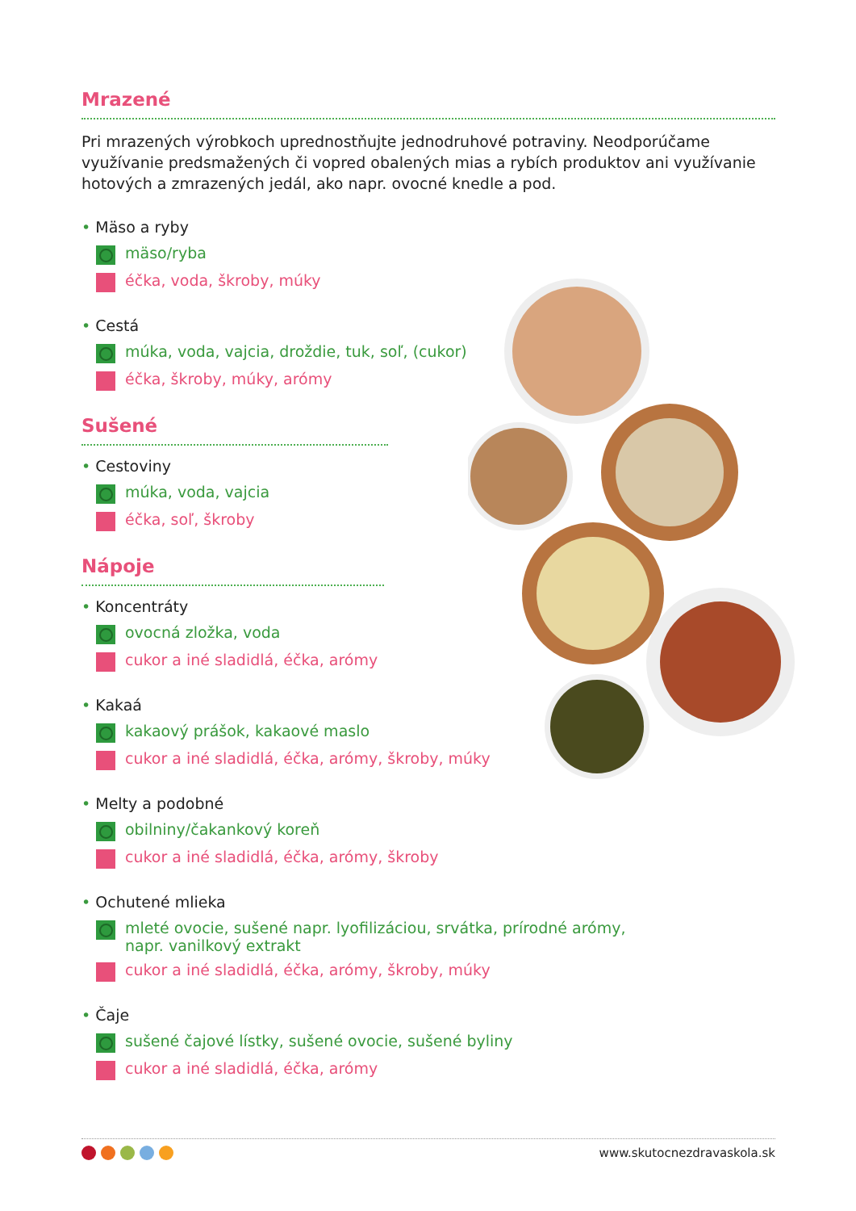Mrazené
Pri mrazených výrobkoch uprednostňujte jednodruhové potraviny. Neodporúčame využívanie predsmažených či vopred obalených mias a rybích produktov ani využívanie hotových a zmrazených jedál, ako napr. ovocné knedle a pod.
• Mäso a ryby
mäso/ryba
éčka, voda, škroby, múky
• Cestá
múka, voda, vajcia, droždie, tuk, soľ, (cukor)
éčka, škroby, múky, arómy
Sušené
• Cestoviny
múka, voda, vajcia
éčka, soľ, škroby
Nápoje
• Koncentráty
ovocná zložka, voda
cukor a iné sladidlá, éčka, arómy
• Kakaá
kakaový prášok, kakaové maslo
cukor a iné sladidlá, éčka, arómy, škroby, múky
• Melty a podobné
obilniny/čakankový koreň
cukor a iné sladidlá, éčka, arómy, škroby
• Ochutené mlieka
mleté ovocie, sušené napr. lyofilizáciou, srvátka, prírodné arómy,
napr. vanilkový extrakt
cukor a iné sladidlá, éčka, arómy, škroby, múky
• Čaje
sušené čajové lístky, sušené ovocie, sušené byliny
cukor a iné sladidlá, éčka, arómy
www.skutocnezdravaskola.sk